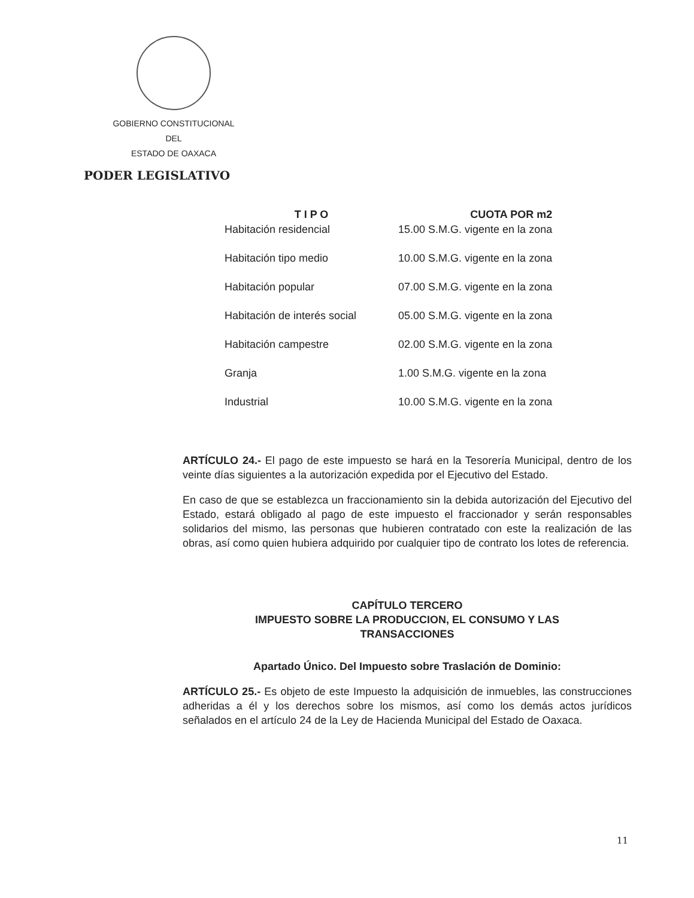GOBIERNO CONSTITUCIONAL
DEL
ESTADO DE OAXACA
PODER LEGISLATIVO
| T I P O | CUOTA POR m2 |
| --- | --- |
| Habitación residencial | 15.00 S.M.G. vigente en la zona |
| Habitación tipo medio | 10.00 S.M.G. vigente en la zona |
| Habitación popular | 07.00 S.M.G. vigente en la zona |
| Habitación de interés social | 05.00 S.M.G. vigente en la zona |
| Habitación campestre | 02.00 S.M.G. vigente en la zona |
| Granja | 1.00 S.M.G. vigente en la zona |
| Industrial | 10.00 S.M.G. vigente en la zona |
ARTÍCULO 24.- El pago de este impuesto se hará en la Tesorería Municipal, dentro de los veinte días siguientes a la autorización expedida por el Ejecutivo del Estado.
En caso de que se establezca un fraccionamiento sin la debida autorización del Ejecutivo del Estado, estará obligado al pago de este impuesto el fraccionador y serán responsables solidarios del mismo, las personas que hubieren contratado con este la realización de las obras, así como quien hubiera adquirido por cualquier tipo de contrato los lotes de referencia.
CAPÍTULO TERCERO
IMPUESTO SOBRE LA PRODUCCION, EL CONSUMO Y LAS
TRANSACCIONES
Apartado Único. Del Impuesto sobre Traslación de Dominio:
ARTÍCULO 25.- Es objeto de este Impuesto la adquisición de inmuebles, las construcciones adheridas a él y los derechos sobre los mismos, así como los demás actos jurídicos señalados en el artículo 24 de la Ley de Hacienda Municipal del Estado de Oaxaca.
11